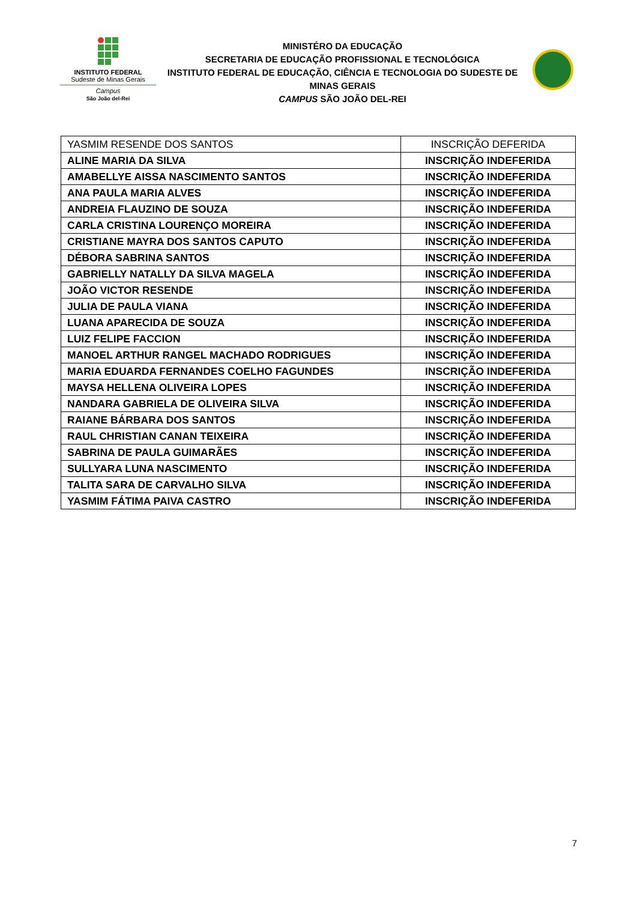INSTITUTO FEDERAL
Sudeste de Minas Gerais
Campus
São João del-Rei
MINISTÉRO DA EDUCAÇÃO
SECRETARIA DE EDUCAÇÃO PROFISSIONAL E TECNOLÓGICA
INSTITUTO FEDERAL DE EDUCAÇÃO, CIÊNCIA E TECNOLOGIA DO SUDESTE DE MINAS GERAIS
CAMPUS SÃO JOÃO DEL-REI
| YASMIM RESENDE DOS SANTOS | INSCRIÇÃO DEFERIDA |
| ALINE MARIA DA SILVA | INSCRIÇÃO INDEFERIDA |
| AMABELLYE AISSA NASCIMENTO SANTOS | INSCRIÇÃO INDEFERIDA |
| ANA PAULA MARIA ALVES | INSCRIÇÃO INDEFERIDA |
| ANDREIA FLAUZINO DE SOUZA | INSCRIÇÃO INDEFERIDA |
| CARLA CRISTINA LOURENÇO MOREIRA | INSCRIÇÃO INDEFERIDA |
| CRISTIANE MAYRA DOS SANTOS CAPUTO | INSCRIÇÃO INDEFERIDA |
| DÉBORA SABRINA SANTOS | INSCRIÇÃO INDEFERIDA |
| GABRIELLY NATALLY DA SILVA MAGELA | INSCRIÇÃO INDEFERIDA |
| JOÃO VICTOR RESENDE | INSCRIÇÃO INDEFERIDA |
| JULIA DE PAULA VIANA | INSCRIÇÃO INDEFERIDA |
| LUANA APARECIDA DE SOUZA | INSCRIÇÃO INDEFERIDA |
| LUIZ FELIPE FACCION | INSCRIÇÃO INDEFERIDA |
| MANOEL ARTHUR RANGEL MACHADO RODRIGUES | INSCRIÇÃO INDEFERIDA |
| MARIA EDUARDA FERNANDES COELHO FAGUNDES | INSCRIÇÃO INDEFERIDA |
| MAYSA HELLENA OLIVEIRA LOPES | INSCRIÇÃO INDEFERIDA |
| NANDARA GABRIELA DE OLIVEIRA SILVA | INSCRIÇÃO INDEFERIDA |
| RAIANE BÁRBARA DOS SANTOS | INSCRIÇÃO INDEFERIDA |
| RAUL CHRISTIAN CANAN TEIXEIRA | INSCRIÇÃO INDEFERIDA |
| SABRINA DE PAULA GUIMARÃES | INSCRIÇÃO INDEFERIDA |
| SULLYARA LUNA NASCIMENTO | INSCRIÇÃO INDEFERIDA |
| TALITA SARA DE CARVALHO SILVA | INSCRIÇÃO INDEFERIDA |
| YASMIM FÁTIMA PAIVA CASTRO | INSCRIÇÃO INDEFERIDA |
7